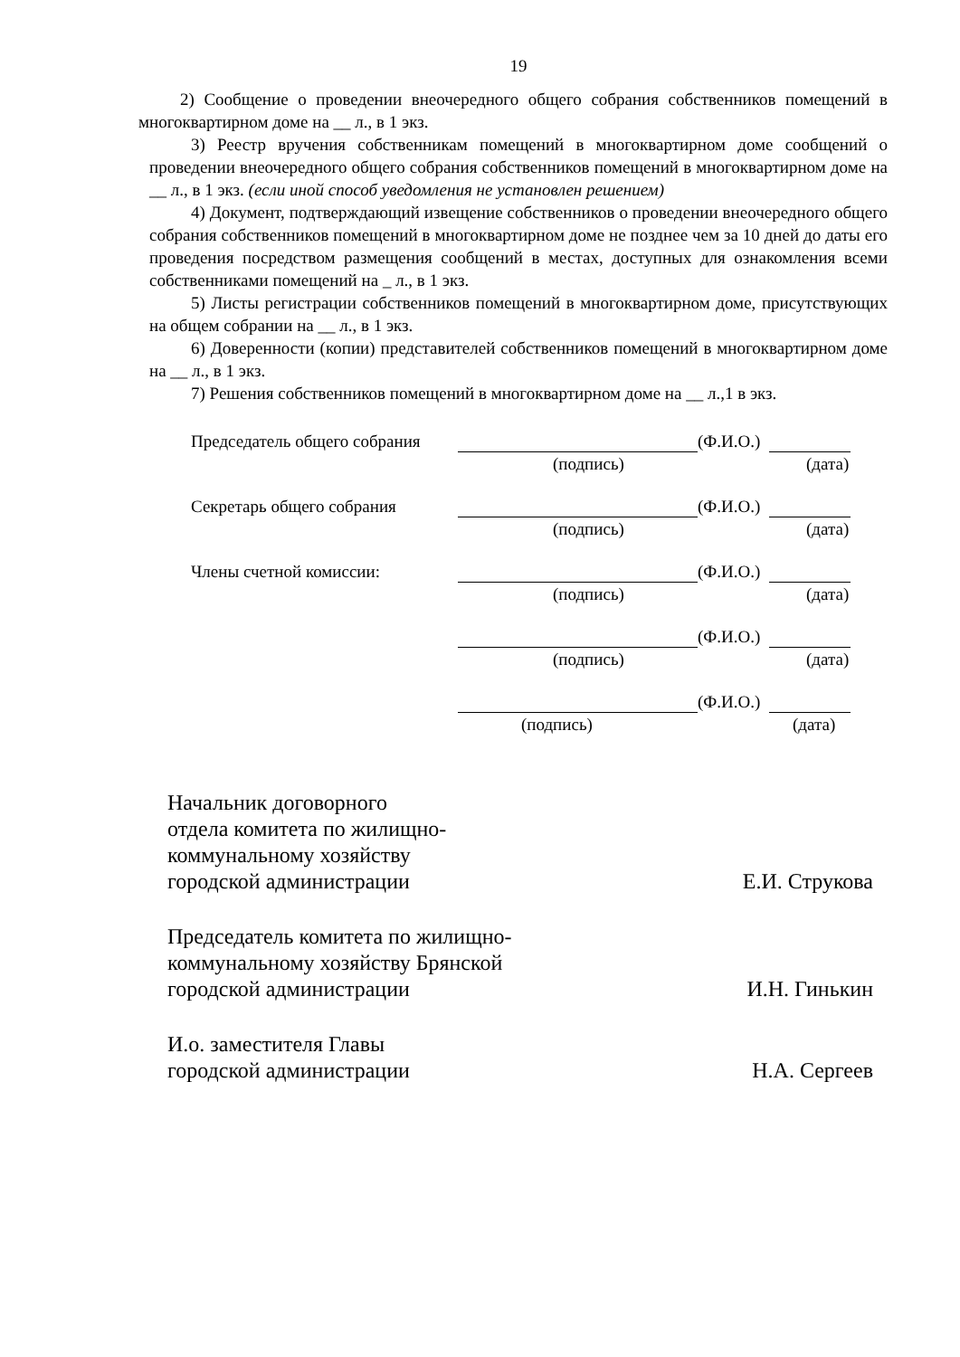19
2) Сообщение о проведении внеочередного общего собрания собственников помещений в многоквартирном доме на __ л., в 1 экз.
3) Реестр вручения собственникам помещений в многоквартирном доме сообщений о проведении внеочередного общего собрания собственников помещений в многоквартирном доме на __ л., в 1 экз. (если иной способ уведомления не установлен решением)
4) Документ, подтверждающий извещение собственников о проведении внеочередного общего собрания собственников помещений в многоквартирном доме не позднее чем за 10 дней до даты его проведения посредством размещения сообщений в местах, доступных для ознакомления всеми собственниками помещений на _ л., в 1 экз.
5) Листы регистрации собственников помещений в многоквартирном доме, присутствующих на общем собрании на __ л., в 1 экз.
6) Доверенности (копии) представителей собственников помещений в многоквартирном доме на __ л., в 1 экз.
7) Решения собственников помещений в многоквартирном доме на __ л.,1 в экз.
Председатель общего собрания
(Ф.И.О.)
(подпись) (дата)
Секретарь общего собрания (Ф.И.О.)
(подпись) (дата)
Члены счетной комиссии: (Ф.И.О.)
(подпись) (дата)
(Ф.И.О.)
(подпись) (дата)
(Ф.И.О.)
(подпись) (дата)
Начальник договорного
отдела комитета по жилищно-
коммунальному хозяйству
городской администрации
Е.И. Струкова
Председатель комитета по жилищно-
коммунальному хозяйству Брянской
городской администрации
И.Н. Гинькин
И.о. заместителя Главы
городской администрации
Н.А. Сергеев